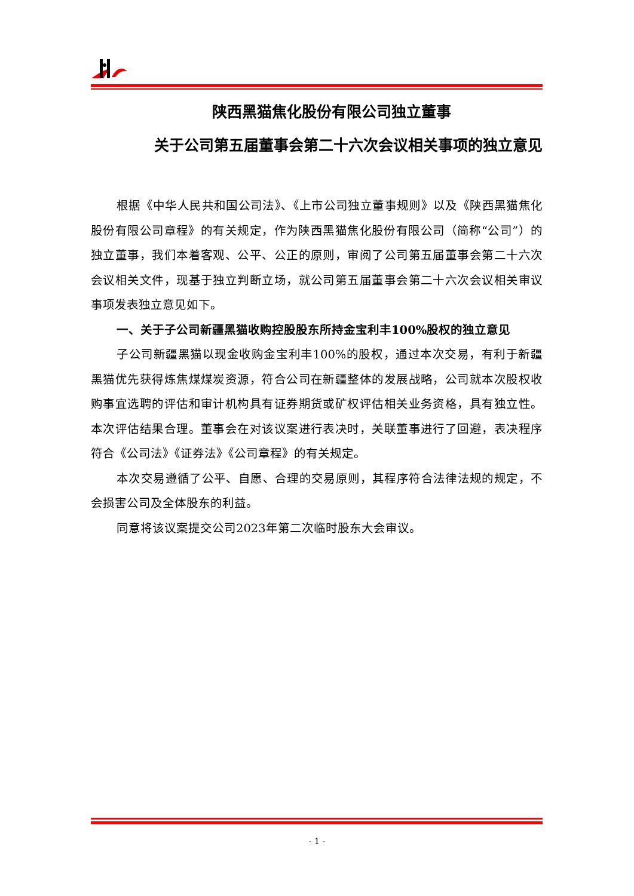陕西黑猫焦化股份有限公司独立董事
关于公司第五届董事会第二十六次会议相关事项的独立意见
根据《中华人民共和国公司法》、《上市公司独立董事规则》以及《陕西黑猫焦化股份有限公司章程》的有关规定，作为陕西黑猫焦化股份有限公司（简称“公司”）的独立董事，我们本着客观、公平、公正的原则，审阅了公司第五届董事会第二十六次会议相关文件，现基于独立判断立场，就公司第五届董事会第二十六次会议相关审议事项发表独立意见如下。
一、关于子公司新疆黑猫收购控股股东所持金宝利丰100%股权的独立意见
子公司新疆黑猫以现金收购金宝利丰100%的股权，通过本次交易，有利于新疆黑猫优先获得炼焦煤煤炭资源，符合公司在新疆整体的发展战略，公司就本次股权收购事宜选聘的评估和审计机构具有证券期货或矿权评估相关业务资格，具有独立性。本次评估结果合理。董事会在对该议案进行表决时，关联董事进行了回避，表决程序符合《公司法》《证券法》《公司章程》的有关规定。
本次交易遵循了公平、自愿、合理的交易原则，其程序符合法律法规的规定，不会损害公司及全体股东的利益。
同意将该议案提交公司2023年第二次临时股东大会审议。
- 1 -